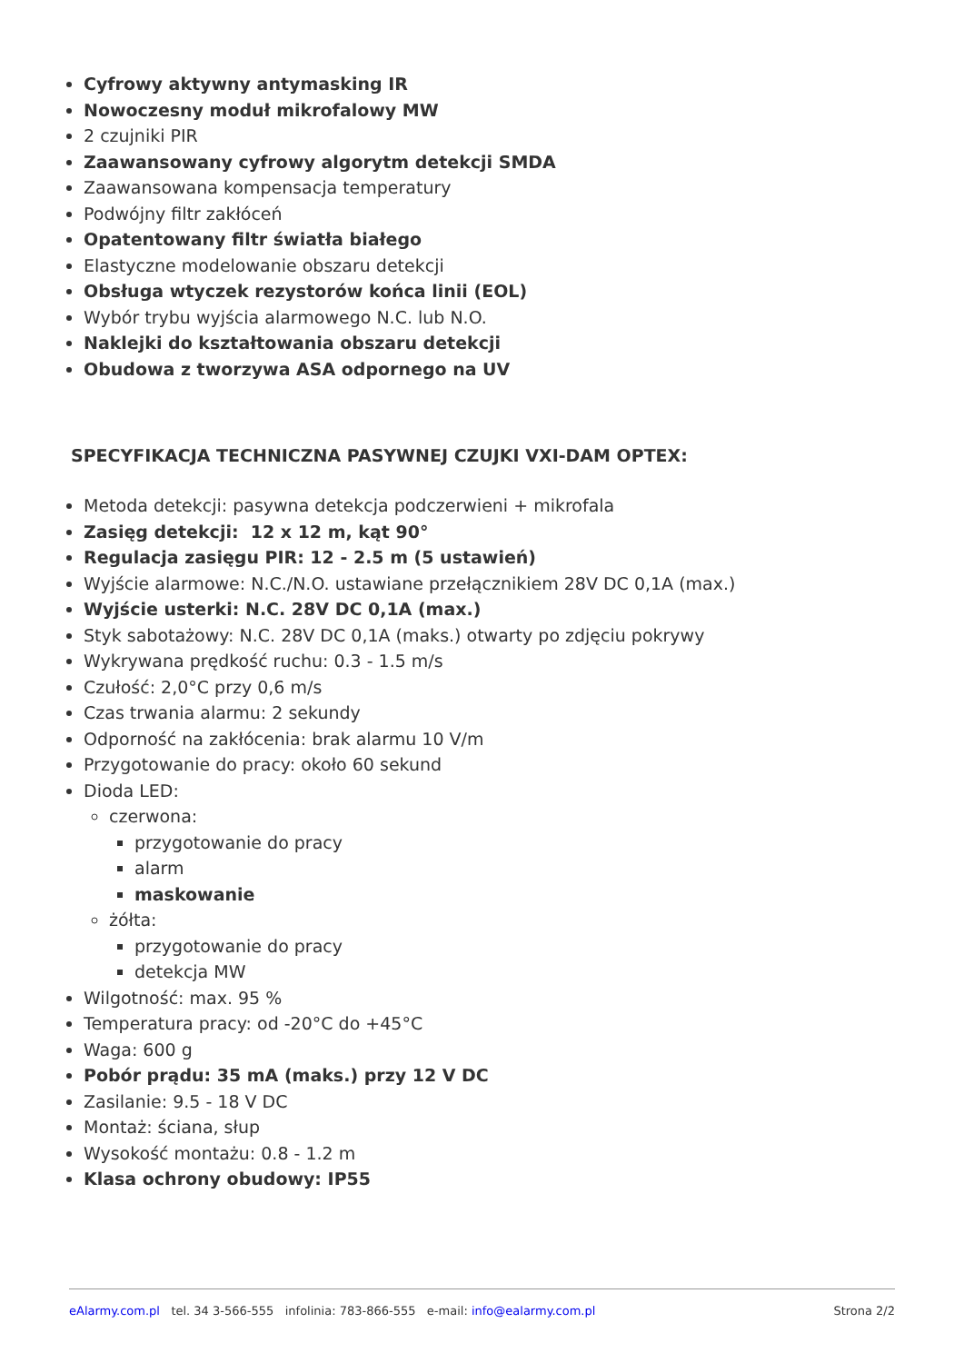Cyfrowy aktywny antymasking IR
Nowoczesny moduł mikrofalowy MW
2 czujniki PIR
Zaawansowany cyfrowy algorytm detekcji SMDA
Zaawansowana kompensacja temperatury
Podwójny filtr zakłóceń
Opatentowany filtr światła białego
Elastyczne modelowanie obszaru detekcji
Obsługa wtyczek rezystorów końca linii (EOL)
Wybór trybu wyjścia alarmowego N.C. lub N.O.
Naklejki do kształtowania obszaru detekcji
Obudowa z tworzywa ASA odpornego na UV
SPECYFIKACJA TECHNICZNA PASYWNEJ CZUJKI VXI-DAM OPTEX:
Metoda detekcji: pasywna detekcja podczerwieni + mikrofala
Zasięg detekcji: 12 x 12 m, kąt 90°
Regulacja zasięgu PIR: 12 - 2.5 m (5 ustawień)
Wyjście alarmowe: N.C./N.O. ustawiane przełącznikiem 28V DC 0,1A (max.)
Wyjście usterki: N.C. 28V DC 0,1A (max.)
Styk sabotażowy: N.C. 28V DC 0,1A (maks.) otwarty po zdjęciu pokrywy
Wykrywana prędkość ruchu: 0.3 - 1.5 m/s
Czułość: 2,0°C przy 0,6 m/s
Czas trwania alarmu: 2 sekundy
Odporność na zakłócenia: brak alarmu 10 V/m
Przygotowanie do pracy: około 60 sekund
Dioda LED:
czerwona:
przygotowanie do pracy
alarm
maskowanie
żółta:
przygotowanie do pracy
detekcja MW
Wilgotność: max. 95 %
Temperatura pracy: od -20°C do +45°C
Waga: 600 g
Pobór prądu: 35 mA (maks.) przy 12 V DC
Zasilanie: 9.5 - 18 V DC
Montaż: ściana, słup
Wysokość montażu: 0.8 - 1.2 m
Klasa ochrony obudowy: IP55
eAlarmy.com.pl tel. 34 3-566-555 infolinia: 783-866-555 e-mail: info@ealarmy.com.pl Strona 2/2